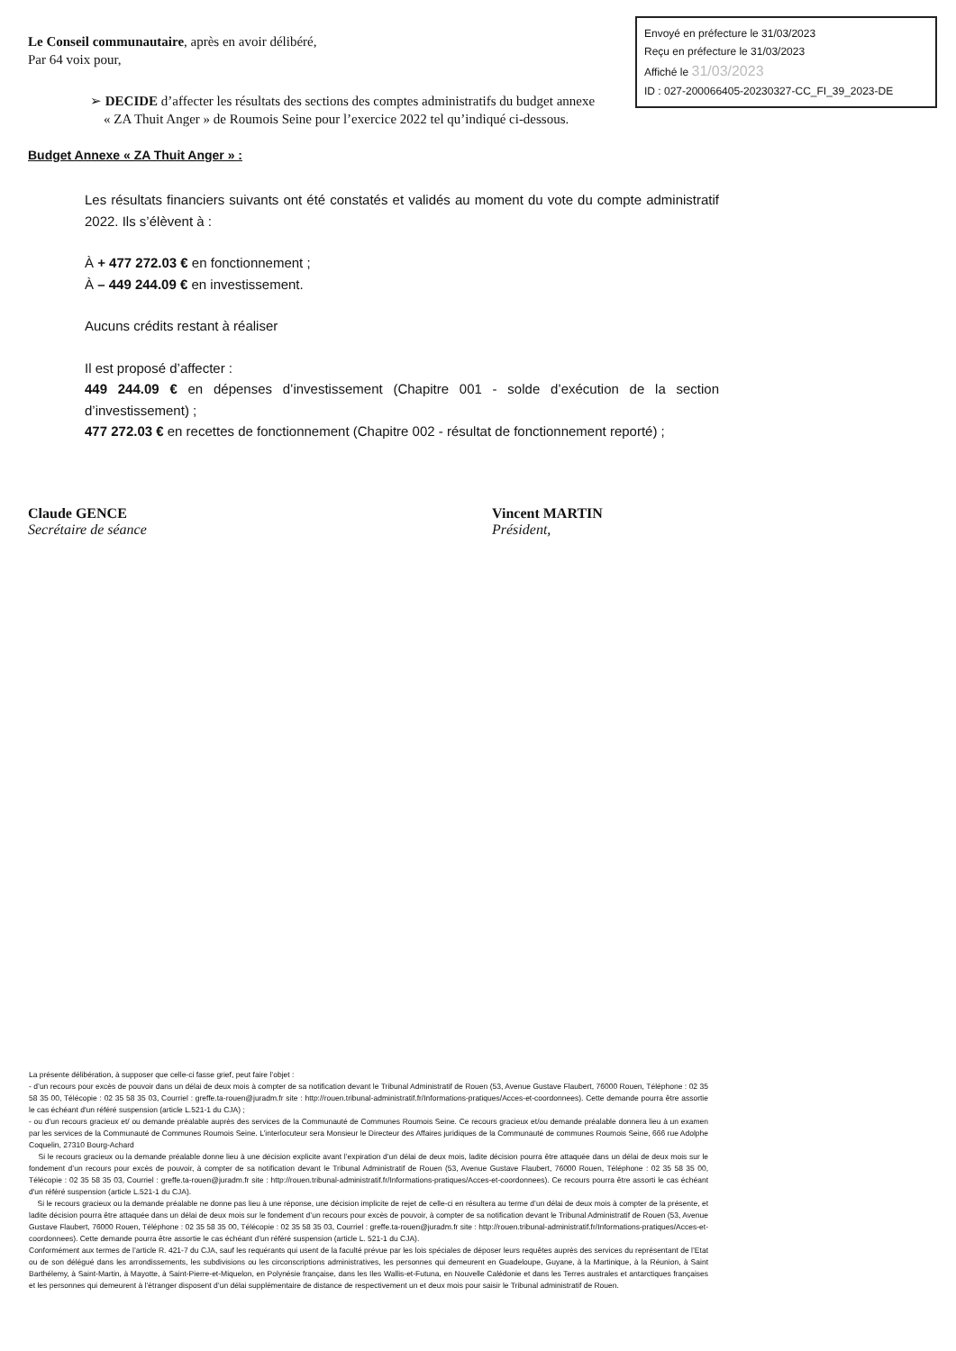Envoyé en préfecture le 31/03/2023
Reçu en préfecture le 31/03/2023
Affiché le 31/03/2023
ID : 027-200066405-20230327-CC_FI_39_2023-DE
Le Conseil communautaire, après en avoir délibéré,
Par 64 voix pour,
➢ DECIDE d’affecter les résultats des sections des comptes administratifs du budget annexe
« ZA Thuit Anger » de Roumois Seine pour l’exercice 2022 tel qu’indiqué ci-dessous.
Budget Annexe « ZA Thuit Anger » :
Les résultats financiers suivants ont été constatés et validés au moment du vote du compte administratif 2022. Ils s’élèvent à :
À + 477 272.03 € en fonctionnement ;
À – 449 244.09 € en investissement.
Aucuns crédits restant à réaliser
Il est proposé d’affecter :
449 244.09 € en dépenses d’investissement (Chapitre 001 - solde d’exécution de la section d’investissement) ;
477 272.03 € en recettes de fonctionnement (Chapitre 002 - résultat de fonctionnement reporté) ;
Claude GENCE
Secrétaire de séance
Vincent MARTIN
Président,
La présente délibération, à supposer que celle-ci fasse grief, peut faire l’objet :
- d’un recours pour excès de pouvoir dans un délai de deux mois à compter de sa notification devant le Tribunal Administratif de Rouen (53, Avenue Gustave Flaubert, 76000 Rouen, Téléphone : 02 35 58 35 00, Télécopie : 02 35 58 35 03, Courriel : greffe.ta-rouen@juradm.fr site : http://rouen.tribunal-administratif.fr/Informations-pratiques/Acces-et-coordonnees). Cette demande pourra être assortie le cas échéant d'un référé suspension (article L.521-1 du CJA) ;
- ou d’un recours gracieux et/ ou demande préalable auprès des services de la Communauté de Communes Roumois Seine. Ce recours gracieux et/ou demande préalable donnera lieu à un examen par les services de la Communauté de Communes Roumois Seine. L’interlocuteur sera Monsieur le Directeur des Affaires juridiques de la Communauté de communes Roumois Seine, 666 rue Adolphe Coquelin, 27310 Bourg-Achard
Si le recours gracieux ou la demande préalable donne lieu à une décision explicite avant l’expiration d’un délai de deux mois, ladite décision pourra être attaquée dans un délai de deux mois sur le fondement d’un recours pour excès de pouvoir, à compter de sa notification devant le Tribunal Administratif de Rouen (53, Avenue Gustave Flaubert, 76000 Rouen, Téléphone : 02 35 58 35 00, Télécopie : 02 35 58 35 03, Courriel : greffe.ta-rouen@juradm.fr site : http://rouen.tribunal-administratif.fr/Informations-pratiques/Acces-et-coordonnees). Ce recours pourra être assorti le cas échéant d'un référé suspension (article L.521-1 du CJA).
Si le recours gracieux ou la demande préalable ne donne pas lieu à une réponse, une décision implicite de rejet de celle-ci en résultera au terme d’un délai de deux mois à compter de la présente, et ladite décision pourra être attaquée dans un délai de deux mois sur le fondement d’un recours pour excès de pouvoir, à compter de sa notification devant le Tribunal Administratif de Rouen (53, Avenue Gustave Flaubert, 76000 Rouen, Téléphone : 02 35 58 35 00, Télécopie : 02 35 58 35 03, Courriel : greffe.ta-rouen@juradm.fr site : http://rouen.tribunal-administratif.fr/Informations-pratiques/Acces-et-coordonnees). Cette demande pourra être assortie le cas échéant d’un référé suspension (article L. 521-1 du CJA).
Conformément aux termes de l’article R. 421-7 du CJA, sauf les requérants qui usent de la faculté prévue par les lois spéciales de déposer leurs requêtes auprès des services du représentant de l’Etat ou de son délégué dans les arrondissements, les subdivisions ou les circonscriptions administratives, les personnes qui demeurent en Guadeloupe, Guyane, à la Martinique, à la Réunion, à Saint Barthélemy, à Saint-Martin, à Mayotte, à Saint-Pierre-et-Miquelon, en Polynésie française, dans les Iles Wallis-et-Futuna, en Nouvelle Calédonie et dans les Terres australes et antarctiques françaises et les personnes qui demeurent à l’étranger disposent d’un délai supplémentaire de distance de respectivement un et deux mois pour saisir le Tribunal administratif de Rouen.